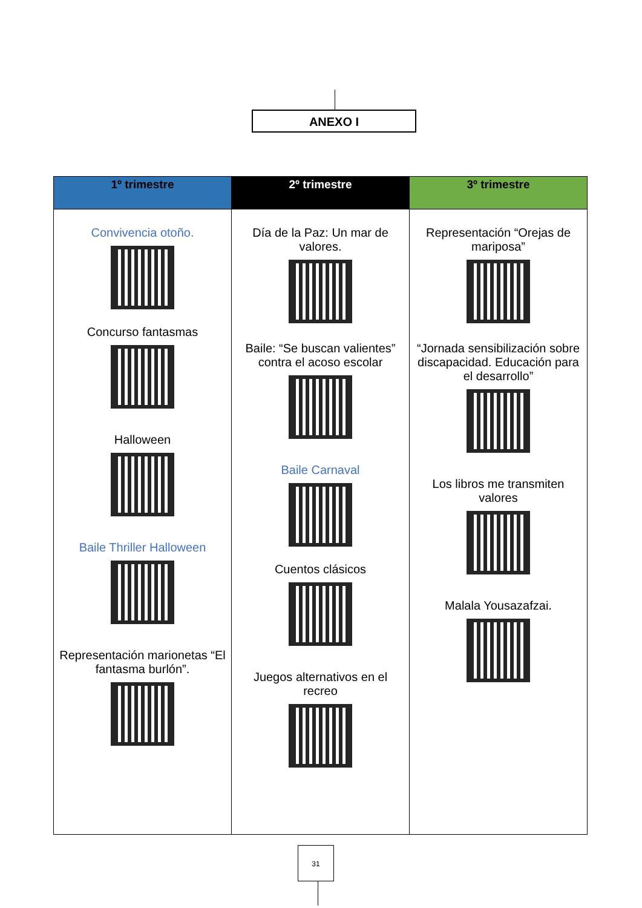ANEXO I
| 1º trimestre | 2º trimestre | 3º trimestre |
| --- | --- | --- |
| Convivencia otoño. Concurso fantasmas Halloween Baile Thriller Halloween Representación marionetas “El fantasma burlón”. | Día de la Paz: Un mar de valores. Baile: “Se buscan valientes” contra el acoso escolar Baile Carnaval Cuentos clásicos Juegos alternativos en el recreo | Representación “Orejas de mariposa” “Jornada sensibilización sobre discapacidad. Educación para el desarrollo” Los libros me transmiten valores Malala Yousazafzai. |
31